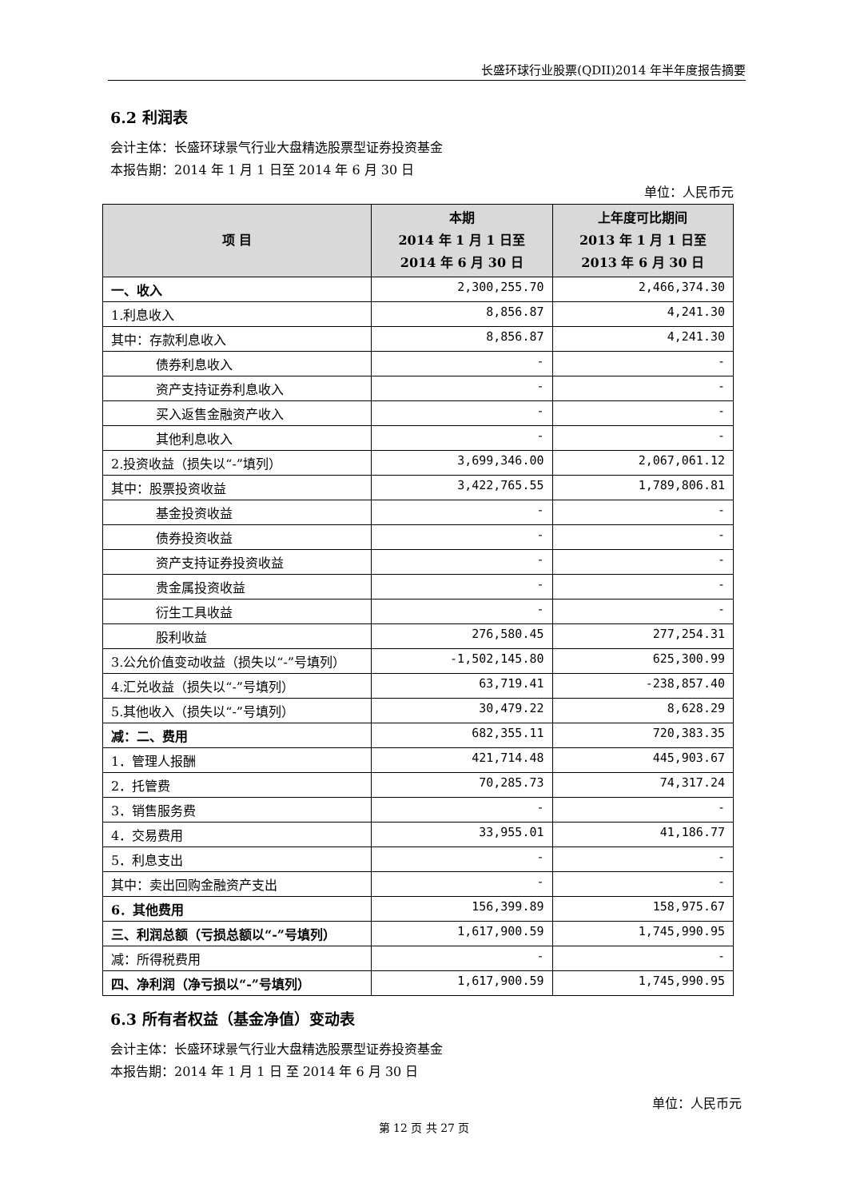长盛环球行业股票(QDII)2014 年半年度报告摘要
6.2 利润表
会计主体：长盛环球景气行业大盘精选股票型证券投资基金
本报告期：2014 年 1 月 1 日至 2014 年 6 月 30 日
单位：人民币元
| 项 目 | 本期 2014 年 1 月 1 日至 2014 年 6 月 30 日 | 上年度可比期间 2013 年 1 月 1 日至 2013 年 6 月 30 日 |
| --- | --- | --- |
| 一、收入 | 2,300,255.70 | 2,466,374.30 |
| 1.利息收入 | 8,856.87 | 4,241.30 |
| 其中：存款利息收入 | 8,856.87 | 4,241.30 |
| 债券利息收入 | - | - |
| 资产支持证券利息收入 | - | - |
| 买入返售金融资产收入 | - | - |
| 其他利息收入 | - | - |
| 2.投资收益（损失以“-”填列） | 3,699,346.00 | 2,067,061.12 |
| 其中：股票投资收益 | 3,422,765.55 | 1,789,806.81 |
| 基金投资收益 | - | - |
| 债券投资收益 | - | - |
| 资产支持证券投资收益 | - | - |
| 贵金属投资收益 | - | - |
| 衍生工具收益 | - | - |
| 股利收益 | 276,580.45 | 277,254.31 |
| 3.公允价值变动收益（损失以“-”号填列） | -1,502,145.80 | 625,300.99 |
| 4.汇兑收益（损失以“-”号填列） | 63,719.41 | -238,857.40 |
| 5.其他收入（损失以“-”号填列） | 30,479.22 | 8,628.29 |
| 减：二、费用 | 682,355.11 | 720,383.35 |
| 1．管理人报酬 | 421,714.48 | 445,903.67 |
| 2．托管费 | 70,285.73 | 74,317.24 |
| 3．销售服务费 | - | - |
| 4．交易费用 | 33,955.01 | 41,186.77 |
| 5．利息支出 | - | - |
| 其中：卖出回购金融资产支出 | - | - |
| 6．其他费用 | 156,399.89 | 158,975.67 |
| 三、利润总额（亏损总额以“-”号填列） | 1,617,900.59 | 1,745,990.95 |
| 减：所得税费用 | - | - |
| 四、净利润（净亏损以“-”号填列） | 1,617,900.59 | 1,745,990.95 |
6.3 所有者权益（基金净值）变动表
会计主体：长盛环球景气行业大盘精选股票型证券投资基金
本报告期：2014 年 1 月 1 日 至 2014 年 6 月 30 日
单位：人民币元
第 12 页 共 27 页